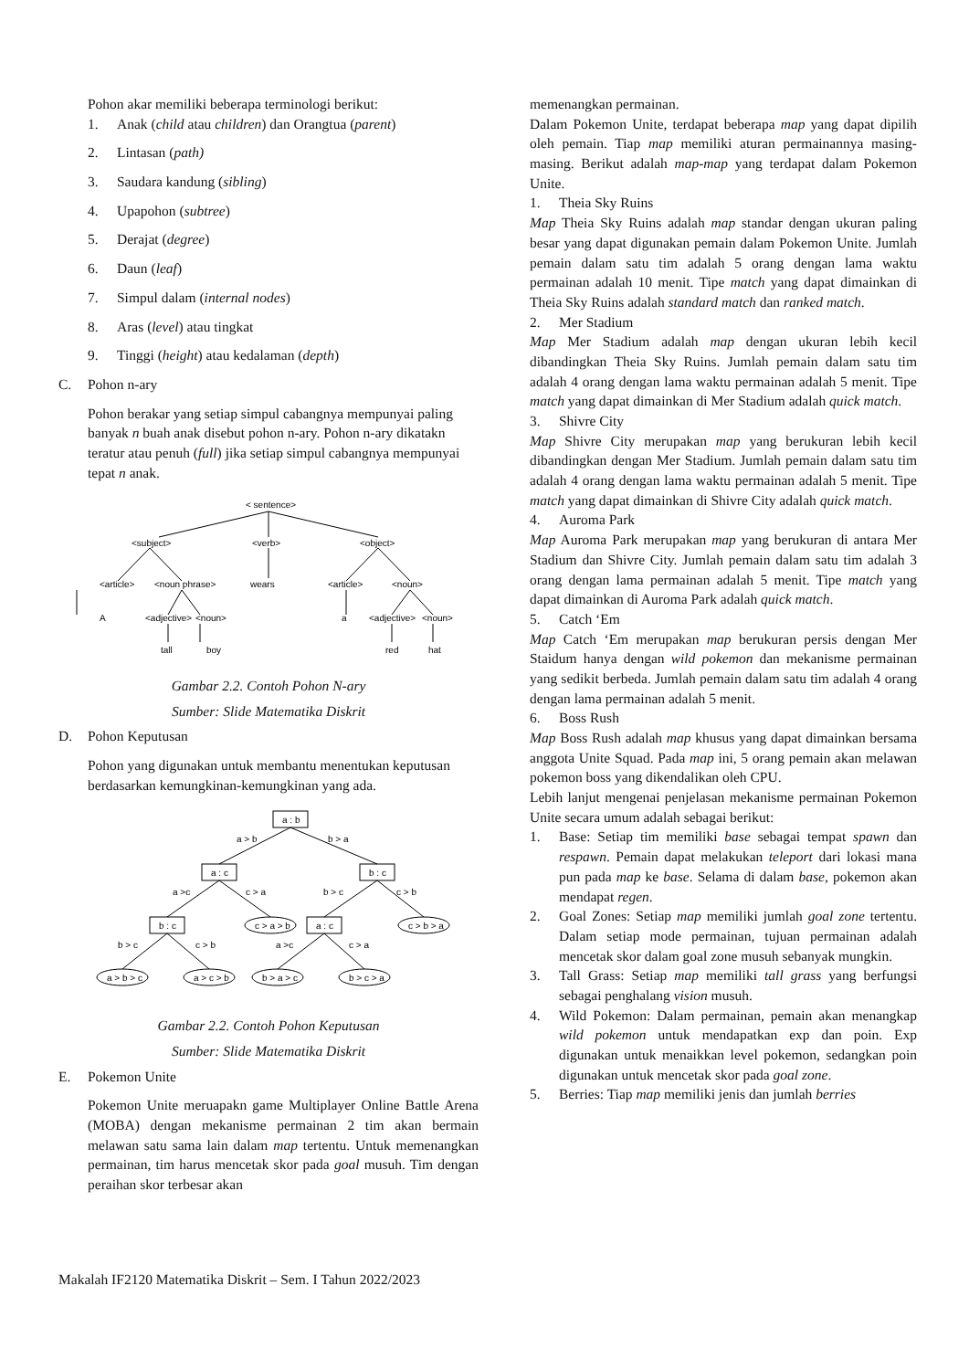Pohon akar memiliki beberapa terminologi berikut:
1. Anak (child atau children) dan Orangtua (parent)
2. Lintasan (path)
3. Saudara kandung (sibling)
4. Upapohon (subtree)
5. Derajat (degree)
6. Daun (leaf)
7. Simpul dalam (internal nodes)
8. Aras (level) atau tingkat
9. Tinggi (height) atau kedalaman (depth)
C. Pohon n-ary
Pohon berakar yang setiap simpul cabangnya mempunyai paling banyak n buah anak disebut pohon n-ary. Pohon n-ary dikatakn teratur atau penuh (full) jika setiap simpul cabangnya mempunyai tepat n anak.
< sentence>
<subject>
<verb>
<object>
<article>
<noun phrase>
wears
<article>
<noun>
A
<adjective>
<noun>
a
<adjective>
<noun>
tall
boy
red
hat
Gambar 2.2. Contoh Pohon N-ary
Sumber: Slide Matematika Diskrit
D. Pohon Keputusan
Pohon yang digunakan untuk membantu menentukan keputusan berdasarkan kemungkinan-kemungkinan yang ada.
a : b
a : c
b : c
b : c
a : c
c > a > b
c > b > a
a > b > c
a > c > b
b > a > c
b > c > a
a > b
b > a
a >c
c > a
b > c
c > b
b > c
c > b
a >c
c > a
Gambar 2.2. Contoh Pohon Keputusan
Sumber: Slide Matematika Diskrit
E. Pokemon Unite
Pokemon Unite meruapakn game Multiplayer Online Battle Arena (MOBA) dengan mekanisme permainan 2 tim akan bermain melawan satu sama lain dalam map tertentu. Untuk memenangkan permainan, tim harus mencetak skor pada goal musuh. Tim dengan peraihan skor terbesar akan
memenangkan permainan.
Dalam Pokemon Unite, terdapat beberapa map yang dapat dipilih oleh pemain. Tiap map memiliki aturan permainannya masing-masing. Berikut adalah map-map yang terdapat dalam Pokemon Unite.
1. Theia Sky Ruins
Map Theia Sky Ruins adalah map standar dengan ukuran paling besar yang dapat digunakan pemain dalam Pokemon Unite. Jumlah pemain dalam satu tim adalah 5 orang dengan lama waktu permainan adalah 10 menit. Tipe match yang dapat dimainkan di Theia Sky Ruins adalah standard match dan ranked match.
2. Mer Stadium
Map Mer Stadium adalah map dengan ukuran lebih kecil dibandingkan Theia Sky Ruins. Jumlah pemain dalam satu tim adalah 4 orang dengan lama waktu permainan adalah 5 menit. Tipe match yang dapat dimainkan di Mer Stadium adalah quick match.
3. Shivre City
Map Shivre City merupakan map yang berukuran lebih kecil dibandingkan dengan Mer Stadium. Jumlah pemain dalam satu tim adalah 4 orang dengan lama waktu permainan adalah 5 menit. Tipe match yang dapat dimainkan di Shivre City adalah quick match.
4. Auroma Park
Map Auroma Park merupakan map yang berukuran di antara Mer Stadium dan Shivre City. Jumlah pemain dalam satu tim adalah 3 orang dengan lama permainan adalah 5 menit. Tipe match yang dapat dimainkan di Auroma Park adalah quick match.
5. Catch ‘Em
Map Catch ‘Em merupakan map berukuran persis dengan Mer Staidum hanya dengan wild pokemon dan mekanisme permainan yang sedikit berbeda. Jumlah pemain dalam satu tim adalah 4 orang dengan lama permainan adalah 5 menit.
6. Boss Rush
Map Boss Rush adalah map khusus yang dapat dimainkan bersama anggota Unite Squad. Pada map ini, 5 orang pemain akan melawan pokemon boss yang dikendalikan oleh CPU.
Lebih lanjut mengenai penjelasan mekanisme permainan Pokemon Unite secara umum adalah sebagai berikut:
1. Base: Setiap tim memiliki base sebagai tempat spawn dan respawn. Pemain dapat melakukan teleport dari lokasi mana pun pada map ke base. Selama di dalam base, pokemon akan mendapat regen.
2. Goal Zones: Setiap map memiliki jumlah goal zone tertentu. Dalam setiap mode permainan, tujuan permainan adalah mencetak skor dalam goal zone musuh sebanyak mungkin.
3. Tall Grass: Setiap map memiliki tall grass yang berfungsi sebagai penghalang vision musuh.
4. Wild Pokemon: Dalam permainan, pemain akan menangkap wild pokemon untuk mendapatkan exp dan poin. Exp digunakan untuk menaikkan level pokemon, sedangkan poin digunakan untuk mencetak skor pada goal zone.
5. Berries: Tiap map memiliki jenis dan jumlah berries
Makalah IF2120 Matematika Diskrit – Sem. I Tahun 2022/2023